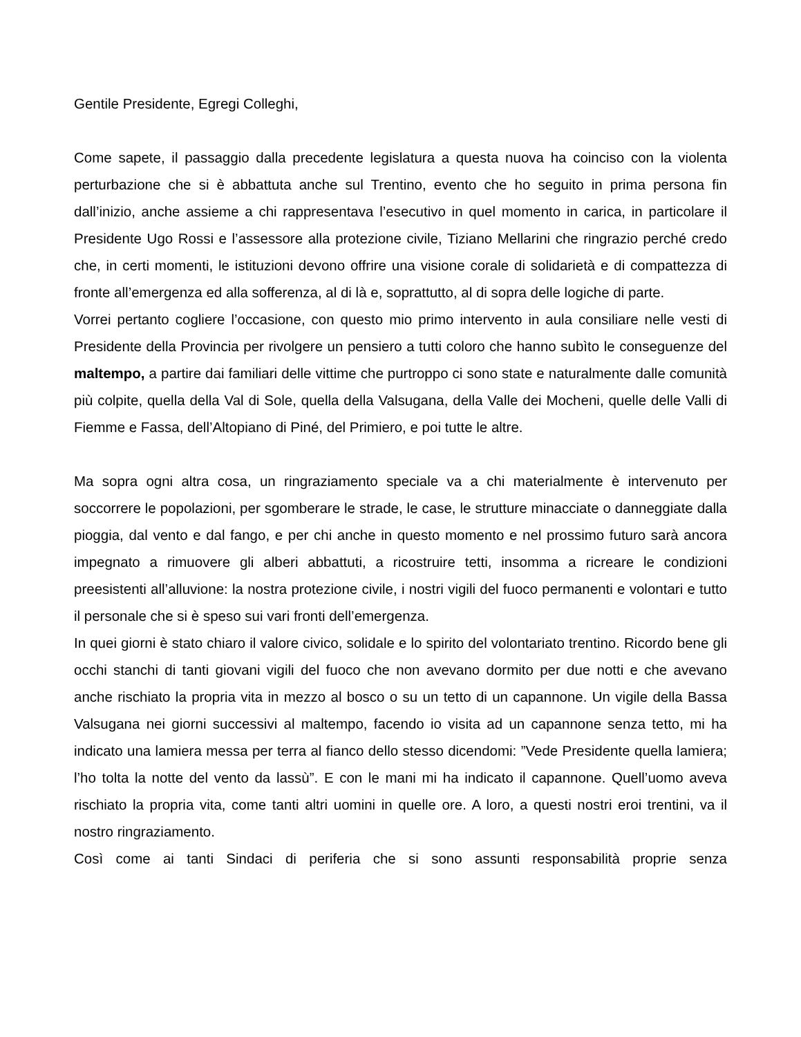Gentile Presidente, Egregi Colleghi,
Come sapete, il passaggio dalla precedente legislatura a questa nuova ha coinciso con la violenta perturbazione che si è abbattuta anche sul Trentino, evento che ho seguito in prima persona fin dall’inizio, anche assieme a chi rappresentava l’esecutivo in quel momento in carica, in particolare il Presidente Ugo Rossi e l’assessore alla protezione civile, Tiziano Mellarini che ringrazio perché credo che, in certi momenti, le istituzioni devono offrire una visione corale di solidarietà e di compattezza di fronte all’emergenza ed alla sofferenza, al di là e, soprattutto, al di sopra delle logiche di parte.
Vorrei pertanto cogliere l’occasione, con questo mio primo intervento in aula consiliare nelle vesti di Presidente della Provincia per rivolgere un pensiero a tutti coloro che hanno subìto le conseguenze del maltempo, a partire dai familiari delle vittime che purtroppo ci sono state e naturalmente dalle comunità più colpite, quella della Val di Sole, quella della Valsugana, della Valle dei Mocheni, quelle delle Valli di Fiemme e Fassa, dell’Altopiano di Piné, del Primiero, e poi tutte le altre.
Ma sopra ogni altra cosa, un ringraziamento speciale va a chi materialmente è intervenuto per soccorrere le popolazioni, per sgomberare le strade, le case, le strutture minacciate o danneggiate dalla pioggia, dal vento e dal fango, e per chi anche in questo momento e nel prossimo futuro sarà ancora impegnato a rimuovere gli alberi abbattuti, a ricostruire tetti, insomma a ricreare le condizioni preesistenti all’alluvione: la nostra protezione civile, i nostri vigili del fuoco permanenti e volontari e tutto il personale che si è speso sui vari fronti dell’emergenza.
In quei giorni è stato chiaro il valore civico, solidale e lo spirito del volontariato trentino. Ricordo bene gli occhi stanchi di tanti giovani vigili del fuoco che non avevano dormito per due notti e che avevano anche rischiato la propria vita in mezzo al bosco o su un tetto di un capannone. Un vigile della Bassa Valsugana nei giorni successivi al maltempo, facendo io visita ad un capannone senza tetto, mi ha indicato una lamiera messa per terra al fianco dello stesso dicendomi: ”Vede Presidente quella lamiera; l’ho tolta la notte del vento da lassù”. E con le mani mi ha indicato il capannone. Quell’uomo aveva rischiato la propria vita, come tanti altri uomini in quelle ore. A loro, a questi nostri eroi trentini, va il nostro ringraziamento.
Così come ai tanti Sindaci di periferia che si sono assunti responsabilità proprie senza